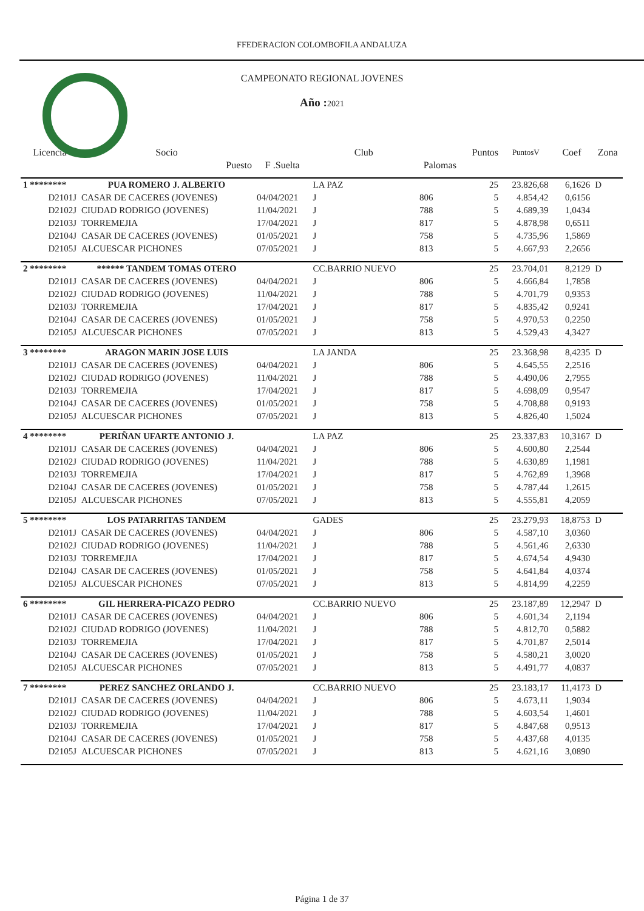FFEDERACION COLOMBOFILA ANDALUZA
CAMPEONATO REGIONAL JOVENES
Año : 2021
| Licencia | Socio | | Club | | Puntos | PuntosV | Coef | Zona |
| --- | --- | --- | --- | --- | --- | --- | --- | --- |
| | Puesto | F .Suelta | | Palomas | | | | |
| 1 ******** | PUA ROMERO J. ALBERTO | | LA PAZ | | 25 | 23.826,68 | 6,1626 | D |
| D2101J | CASAR DE CACERES (JOVENES) | 04/04/2021 | J | 806 | 5 | 4.854,42 | 0,6156 | |
| D2102J | CIUDAD RODRIGO (JOVENES) | 11/04/2021 | J | 788 | 5 | 4.689,39 | 1,0434 | |
| D2103J | TORREMEJIA | 17/04/2021 | J | 817 | 5 | 4.878,98 | 0,6511 | |
| D2104J | CASAR DE CACERES (JOVENES) | 01/05/2021 | J | 758 | 5 | 4.735,96 | 1,5869 | |
| D2105J | ALCUESCAR PICHONES | 07/05/2021 | J | 813 | 5 | 4.667,93 | 2,2656 | |
| 2 ******** | ****** TANDEM TOMAS OTERO | | CC.BARRIO NUEVO | | 25 | 23.704,01 | 8,2129 | D |
| D2101J | CASAR DE CACERES (JOVENES) | 04/04/2021 | J | 806 | 5 | 4.666,84 | 1,7858 | |
| D2102J | CIUDAD RODRIGO (JOVENES) | 11/04/2021 | J | 788 | 5 | 4.701,79 | 0,9353 | |
| D2103J | TORREMEJIA | 17/04/2021 | J | 817 | 5 | 4.835,42 | 0,9241 | |
| D2104J | CASAR DE CACERES (JOVENES) | 01/05/2021 | J | 758 | 5 | 4.970,53 | 0,2250 | |
| D2105J | ALCUESCAR PICHONES | 07/05/2021 | J | 813 | 5 | 4.529,43 | 4,3427 | |
| 3 ******** | ARAGON MARIN JOSE LUIS | | LA JANDA | | 25 | 23.368,98 | 8,4235 | D |
| D2101J | CASAR DE CACERES (JOVENES) | 04/04/2021 | J | 806 | 5 | 4.645,55 | 2,2516 | |
| D2102J | CIUDAD RODRIGO (JOVENES) | 11/04/2021 | J | 788 | 5 | 4.490,06 | 2,7955 | |
| D2103J | TORREMEJIA | 17/04/2021 | J | 817 | 5 | 4.698,09 | 0,9547 | |
| D2104J | CASAR DE CACERES (JOVENES) | 01/05/2021 | J | 758 | 5 | 4.708,88 | 0,9193 | |
| D2105J | ALCUESCAR PICHONES | 07/05/2021 | J | 813 | 5 | 4.826,40 | 1,5024 | |
| 4 ******** | PERIÑAN UFARTE ANTONIO J. | | LA PAZ | | 25 | 23.337,83 | 10,3167 | D |
| D2101J | CASAR DE CACERES (JOVENES) | 04/04/2021 | J | 806 | 5 | 4.600,80 | 2,2544 | |
| D2102J | CIUDAD RODRIGO (JOVENES) | 11/04/2021 | J | 788 | 5 | 4.630,89 | 1,1981 | |
| D2103J | TORREMEJIA | 17/04/2021 | J | 817 | 5 | 4.762,89 | 1,3968 | |
| D2104J | CASAR DE CACERES (JOVENES) | 01/05/2021 | J | 758 | 5 | 4.787,44 | 1,2615 | |
| D2105J | ALCUESCAR PICHONES | 07/05/2021 | J | 813 | 5 | 4.555,81 | 4,2059 | |
| 5 ******** | LOS PATARRITAS TANDEM | | GADES | | 25 | 23.279,93 | 18,8753 | D |
| D2101J | CASAR DE CACERES (JOVENES) | 04/04/2021 | J | 806 | 5 | 4.587,10 | 3,0360 | |
| D2102J | CIUDAD RODRIGO (JOVENES) | 11/04/2021 | J | 788 | 5 | 4.561,46 | 2,6330 | |
| D2103J | TORREMEJIA | 17/04/2021 | J | 817 | 5 | 4.674,54 | 4,9430 | |
| D2104J | CASAR DE CACERES (JOVENES) | 01/05/2021 | J | 758 | 5 | 4.641,84 | 4,0374 | |
| D2105J | ALCUESCAR PICHONES | 07/05/2021 | J | 813 | 5 | 4.814,99 | 4,2259 | |
| 6 ******** | GIL HERRERA-PICAZO PEDRO | | CC.BARRIO NUEVO | | 25 | 23.187,89 | 12,2947 | D |
| D2101J | CASAR DE CACERES (JOVENES) | 04/04/2021 | J | 806 | 5 | 4.601,34 | 2,1194 | |
| D2102J | CIUDAD RODRIGO (JOVENES) | 11/04/2021 | J | 788 | 5 | 4.812,70 | 0,5882 | |
| D2103J | TORREMEJIA | 17/04/2021 | J | 817 | 5 | 4.701,87 | 2,5014 | |
| D2104J | CASAR DE CACERES (JOVENES) | 01/05/2021 | J | 758 | 5 | 4.580,21 | 3,0020 | |
| D2105J | ALCUESCAR PICHONES | 07/05/2021 | J | 813 | 5 | 4.491,77 | 4,0837 | |
| 7 ******** | PEREZ SANCHEZ ORLANDO J. | | CC.BARRIO NUEVO | | 25 | 23.183,17 | 11,4173 | D |
| D2101J | CASAR DE CACERES (JOVENES) | 04/04/2021 | J | 806 | 5 | 4.673,11 | 1,9034 | |
| D2102J | CIUDAD RODRIGO (JOVENES) | 11/04/2021 | J | 788 | 5 | 4.603,54 | 1,4601 | |
| D2103J | TORREMEJIA | 17/04/2021 | J | 817 | 5 | 4.847,68 | 0,9513 | |
| D2104J | CASAR DE CACERES (JOVENES) | 01/05/2021 | J | 758 | 5 | 4.437,68 | 4,0135 | |
| D2105J | ALCUESCAR PICHONES | 07/05/2021 | J | 813 | 5 | 4.621,16 | 3,0890 | |
Página 1 de 37